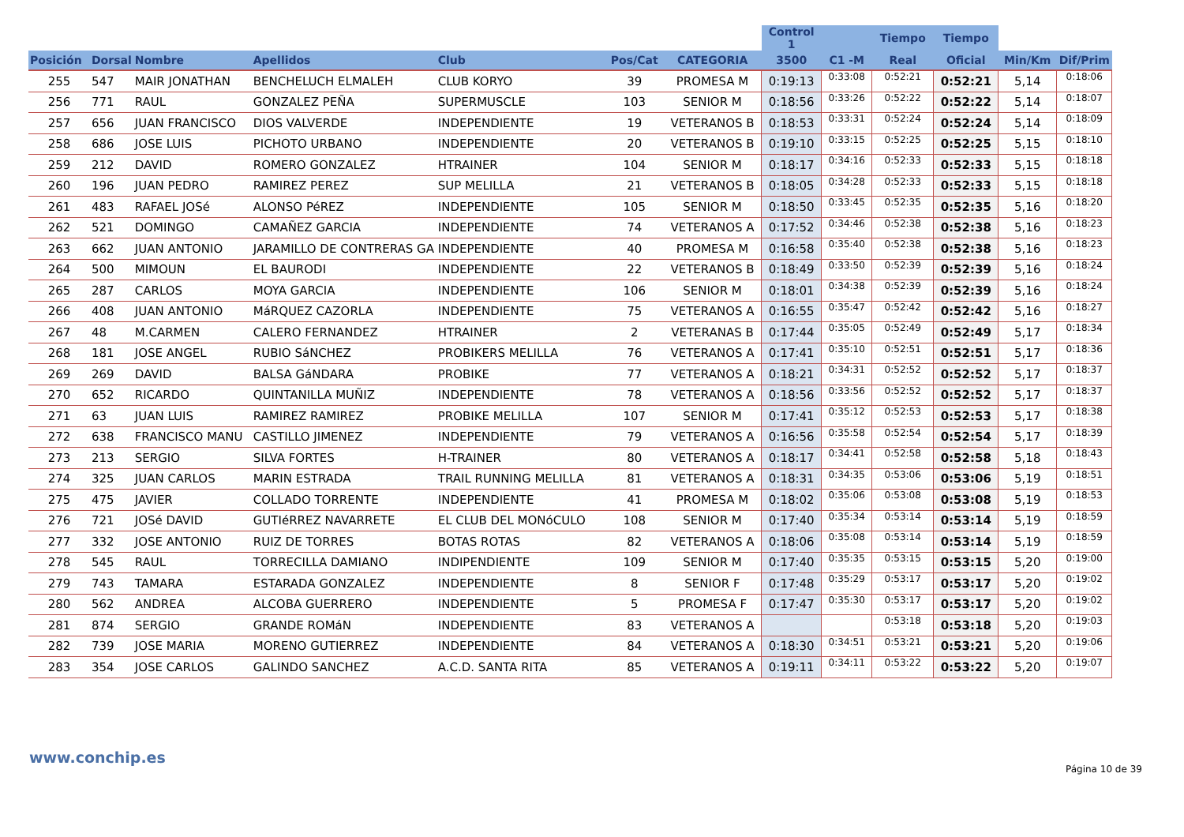| | | | | | | | Control 1 | | Tiempo | Tiempo | | |
| --- | --- | --- | --- | --- | --- | --- | --- | --- | --- | --- | --- | --- |
| Posición | Dorsal | Nombre | Apellidos | Club | Pos/Cat | CATEGORIA | 3500 | C1 -M | Real | Oficial | Min/Km | Dif/Prim |
| 255 | 547 | MAIR JONATHAN | BENCHELUCH ELMALEH | CLUB KORYO | 39 | PROMESA M | 0:19:13 | 0:33:08 | 0:52:21 | 0:52:21 | 5,14 | 0:18:06 |
| 256 | 771 | RAUL | GONZALEZ PEÑA | SUPERMUSCLE | 103 | SENIOR M | 0:18:56 | 0:33:26 | 0:52:22 | 0:52:22 | 5,14 | 0:18:07 |
| 257 | 656 | JUAN FRANCISCO | DIOS VALVERDE | INDEPENDIENTE | 19 | VETERANOS B | 0:18:53 | 0:33:31 | 0:52:24 | 0:52:24 | 5,14 | 0:18:09 |
| 258 | 686 | JOSE LUIS | PICHOTO URBANO | INDEPENDIENTE | 20 | VETERANOS B | 0:19:10 | 0:33:15 | 0:52:25 | 0:52:25 | 5,15 | 0:18:10 |
| 259 | 212 | DAVID | ROMERO GONZALEZ | HTRAINER | 104 | SENIOR M | 0:18:17 | 0:34:16 | 0:52:33 | 0:52:33 | 5,15 | 0:18:18 |
| 260 | 196 | JUAN PEDRO | RAMIREZ PEREZ | SUP MELILLA | 21 | VETERANOS B | 0:18:05 | 0:34:28 | 0:52:33 | 0:52:33 | 5,15 | 0:18:18 |
| 261 | 483 | RAFAEL JOSé | ALONSO PéREZ | INDEPENDIENTE | 105 | SENIOR M | 0:18:50 | 0:33:45 | 0:52:35 | 0:52:35 | 5,16 | 0:18:20 |
| 262 | 521 | DOMINGO | CAMAÑEZ GARCIA | INDEPENDIENTE | 74 | VETERANOS A | 0:17:52 | 0:34:46 | 0:52:38 | 0:52:38 | 5,16 | 0:18:23 |
| 263 | 662 | JUAN ANTONIO | JARAMILLO DE CONTRERAS GA | INDEPENDIENTE | 40 | PROMESA M | 0:16:58 | 0:35:40 | 0:52:38 | 0:52:38 | 5,16 | 0:18:23 |
| 264 | 500 | MIMOUN | EL BAURODI | INDEPENDIENTE | 22 | VETERANOS B | 0:18:49 | 0:33:50 | 0:52:39 | 0:52:39 | 5,16 | 0:18:24 |
| 265 | 287 | CARLOS | MOYA GARCIA | INDEPENDIENTE | 106 | SENIOR M | 0:18:01 | 0:34:38 | 0:52:39 | 0:52:39 | 5,16 | 0:18:24 |
| 266 | 408 | JUAN ANTONIO | MáRQUEZ CAZORLA | INDEPENDIENTE | 75 | VETERANOS A | 0:16:55 | 0:35:47 | 0:52:42 | 0:52:42 | 5,16 | 0:18:27 |
| 267 | 48 | M.CARMEN | CALERO FERNANDEZ | HTRAINER | 2 | VETERANAS B | 0:17:44 | 0:35:05 | 0:52:49 | 0:52:49 | 5,17 | 0:18:34 |
| 268 | 181 | JOSE ANGEL | RUBIO SáNCHEZ | PROBIKERS MELILLA | 76 | VETERANOS A | 0:17:41 | 0:35:10 | 0:52:51 | 0:52:51 | 5,17 | 0:18:36 |
| 269 | 269 | DAVID | BALSA GáNDARA | PROBIKE | 77 | VETERANOS A | 0:18:21 | 0:34:31 | 0:52:52 | 0:52:52 | 5,17 | 0:18:37 |
| 270 | 652 | RICARDO | QUINTANILLA MUÑIZ | INDEPENDIENTE | 78 | VETERANOS A | 0:18:56 | 0:33:56 | 0:52:52 | 0:52:52 | 5,17 | 0:18:37 |
| 271 | 63 | JUAN LUIS | RAMIREZ RAMIREZ | PROBIKE MELILLA | 107 | SENIOR M | 0:17:41 | 0:35:12 | 0:52:53 | 0:52:53 | 5,17 | 0:18:38 |
| 272 | 638 | FRANCISCO MANU | CASTILLO JIMENEZ | INDEPENDIENTE | 79 | VETERANOS A | 0:16:56 | 0:35:58 | 0:52:54 | 0:52:54 | 5,17 | 0:18:39 |
| 273 | 213 | SERGIO | SILVA FORTES | H-TRAINER | 80 | VETERANOS A | 0:18:17 | 0:34:41 | 0:52:58 | 0:52:58 | 5,18 | 0:18:43 |
| 274 | 325 | JUAN CARLOS | MARIN ESTRADA | TRAIL RUNNING MELILLA | 81 | VETERANOS A | 0:18:31 | 0:34:35 | 0:53:06 | 0:53:06 | 5,19 | 0:18:51 |
| 275 | 475 | JAVIER | COLLADO TORRENTE | INDEPENDIENTE | 41 | PROMESA M | 0:18:02 | 0:35:06 | 0:53:08 | 0:53:08 | 5,19 | 0:18:53 |
| 276 | 721 | JOSé DAVID | GUTIéRREZ NAVARRETE | EL CLUB DEL MONóCULO | 108 | SENIOR M | 0:17:40 | 0:35:34 | 0:53:14 | 0:53:14 | 5,19 | 0:18:59 |
| 277 | 332 | JOSE ANTONIO | RUIZ DE TORRES | BOTAS ROTAS | 82 | VETERANOS A | 0:18:06 | 0:35:08 | 0:53:14 | 0:53:14 | 5,19 | 0:18:59 |
| 278 | 545 | RAUL | TORRECILLA DAMIANO | INDIPENDIENTE | 109 | SENIOR M | 0:17:40 | 0:35:35 | 0:53:15 | 0:53:15 | 5,20 | 0:19:00 |
| 279 | 743 | TAMARA | ESTARADA GONZALEZ | INDEPENDIENTE | 8 | SENIOR F | 0:17:48 | 0:35:29 | 0:53:17 | 0:53:17 | 5,20 | 0:19:02 |
| 280 | 562 | ANDREA | ALCOBA GUERRERO | INDEPENDIENTE | 5 | PROMESA F | 0:17:47 | 0:35:30 | 0:53:17 | 0:53:17 | 5,20 | 0:19:02 |
| 281 | 874 | SERGIO | GRANDE ROMáN | INDEPENDIENTE | 83 | VETERANOS A | | | 0:53:18 | 0:53:18 | 5,20 | 0:19:03 |
| 282 | 739 | JOSE MARIA | MORENO GUTIERREZ | INDEPENDIENTE | 84 | VETERANOS A | 0:18:30 | 0:34:51 | 0:53:21 | 0:53:21 | 5,20 | 0:19:06 |
| 283 | 354 | JOSE CARLOS | GALINDO SANCHEZ | A.C.D. SANTA RITA | 85 | VETERANOS A | 0:19:11 | 0:34:11 | 0:53:22 | 0:53:22 | 5,20 | 0:19:07 |
www.conchip.es
Página 10 de 39